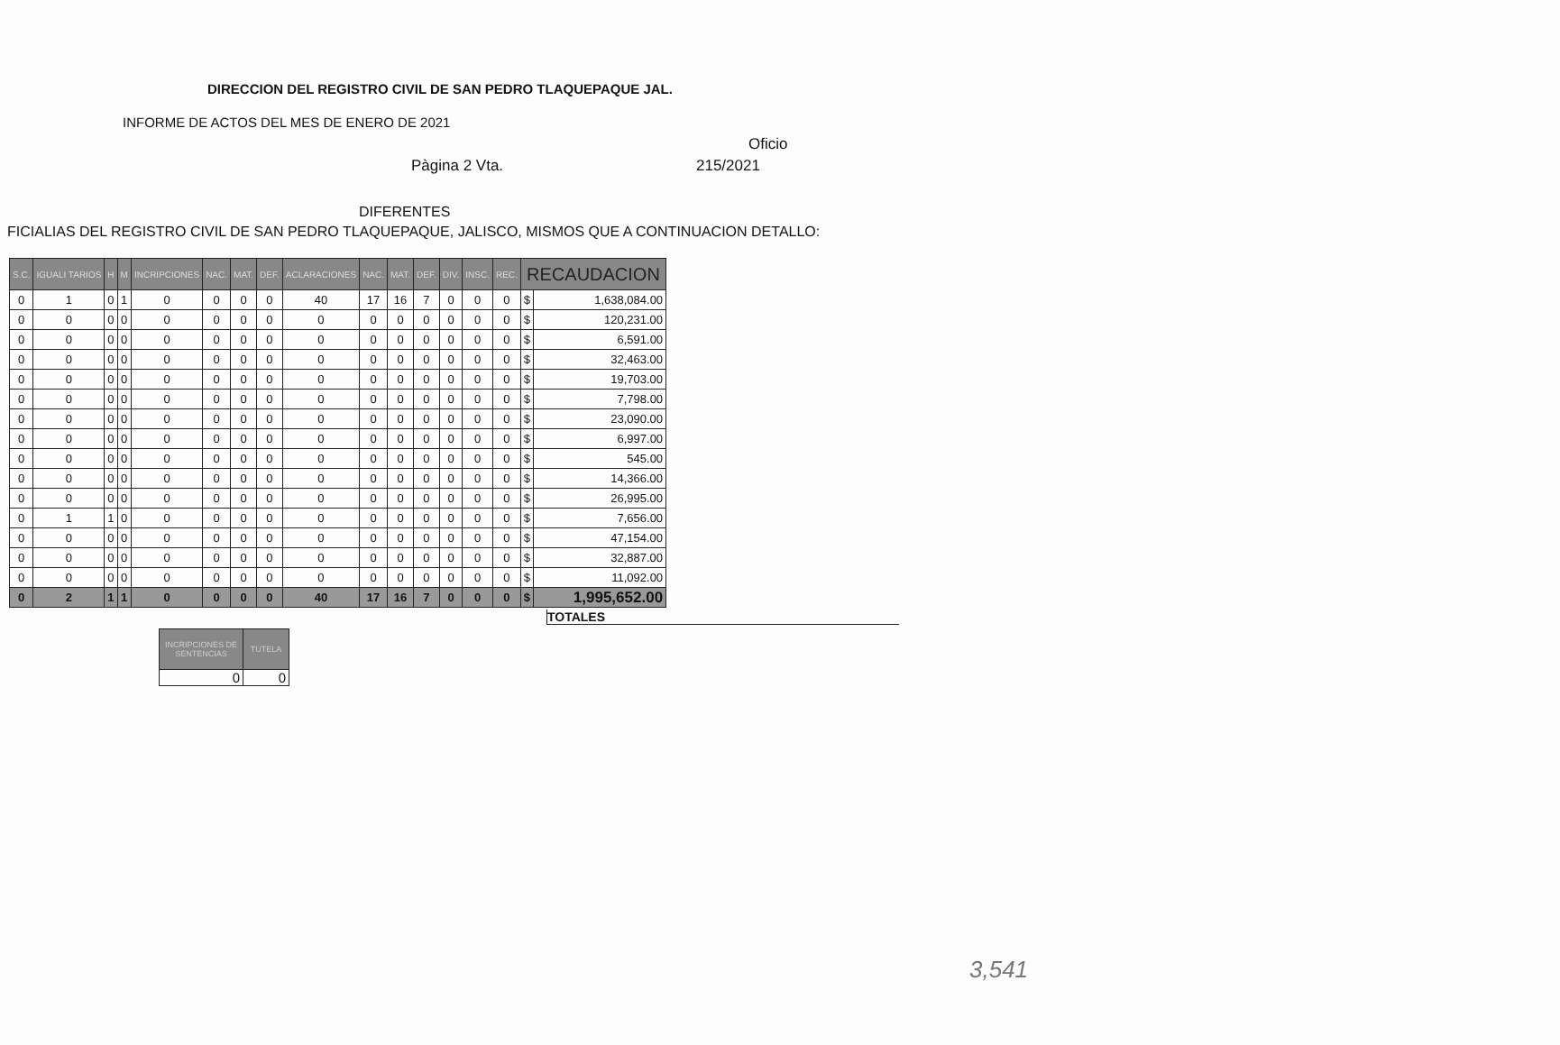DIRECCION DEL REGISTRO CIVIL DE SAN PEDRO TLAQUEPAQUE JAL.
INFORME DE ACTOS DEL MES DE ENERO DE 2021
Oficio
Pàgina 2 Vta. 215/2021
DIFERENTES
FICIALIAS DEL REGISTRO CIVIL DE SAN PEDRO TLAQUEPAQUE, JALISCO, MISMOS QUE A CONTINUACION DETALLO:
| S.C. | IGUALI TARIOS | H | M | INCRIPCIONES | NAC. | MAT. | DEF. | ACLARACIONES | NAC. | MAT. | DEF. | DIV. | INSC. | REC. | RECAUDACION | |
| --- | --- | --- | --- | --- | --- | --- | --- | --- | --- | --- | --- | --- | --- | --- | --- | --- |
| 0 | 1 | 0 | 1 | 0 | 0 | 0 | 0 | 40 | 17 | 16 | 7 | 0 | 0 | 0 | $ | 1,638,084.00 |
| 0 | 0 | 0 | 0 | 0 | 0 | 0 | 0 | 0 | 0 | 0 | 0 | 0 | 0 | 0 | $ | 120,231.00 |
| 0 | 0 | 0 | 0 | 0 | 0 | 0 | 0 | 0 | 0 | 0 | 0 | 0 | 0 | 0 | $ | 6,591.00 |
| 0 | 0 | 0 | 0 | 0 | 0 | 0 | 0 | 0 | 0 | 0 | 0 | 0 | 0 | 0 | $ | 32,463.00 |
| 0 | 0 | 0 | 0 | 0 | 0 | 0 | 0 | 0 | 0 | 0 | 0 | 0 | 0 | 0 | $ | 19,703.00 |
| 0 | 0 | 0 | 0 | 0 | 0 | 0 | 0 | 0 | 0 | 0 | 0 | 0 | 0 | 0 | $ | 7,798.00 |
| 0 | 0 | 0 | 0 | 0 | 0 | 0 | 0 | 0 | 0 | 0 | 0 | 0 | 0 | 0 | $ | 23,090.00 |
| 0 | 0 | 0 | 0 | 0 | 0 | 0 | 0 | 0 | 0 | 0 | 0 | 0 | 0 | 0 | $ | 6,997.00 |
| 0 | 0 | 0 | 0 | 0 | 0 | 0 | 0 | 0 | 0 | 0 | 0 | 0 | 0 | 0 | $ | 545.00 |
| 0 | 0 | 0 | 0 | 0 | 0 | 0 | 0 | 0 | 0 | 0 | 0 | 0 | 0 | 0 | $ | 14,366.00 |
| 0 | 0 | 0 | 0 | 0 | 0 | 0 | 0 | 0 | 0 | 0 | 0 | 0 | 0 | 0 | $ | 26,995.00 |
| 0 | 1 | 1 | 0 | 0 | 0 | 0 | 0 | 0 | 0 | 0 | 0 | 0 | 0 | 0 | $ | 7,656.00 |
| 0 | 0 | 0 | 0 | 0 | 0 | 0 | 0 | 0 | 0 | 0 | 0 | 0 | 0 | 0 | $ | 47,154.00 |
| 0 | 0 | 0 | 0 | 0 | 0 | 0 | 0 | 0 | 0 | 0 | 0 | 0 | 0 | 0 | $ | 32,887.00 |
| 0 | 0 | 0 | 0 | 0 | 0 | 0 | 0 | 0 | 0 | 0 | 0 | 0 | 0 | 0 | $ | 11,092.00 |
| 0 | 2 | 1 | 1 | 0 | 0 | 0 | 0 | 40 | 17 | 16 | 7 | 0 | 0 | 0 | $ | 1,995,652.00 |
TOTALES
| INCRIPCIONES DE SENTENCIAS | TUTELA |
| --- | --- |
| 0 | 0 |
3,541